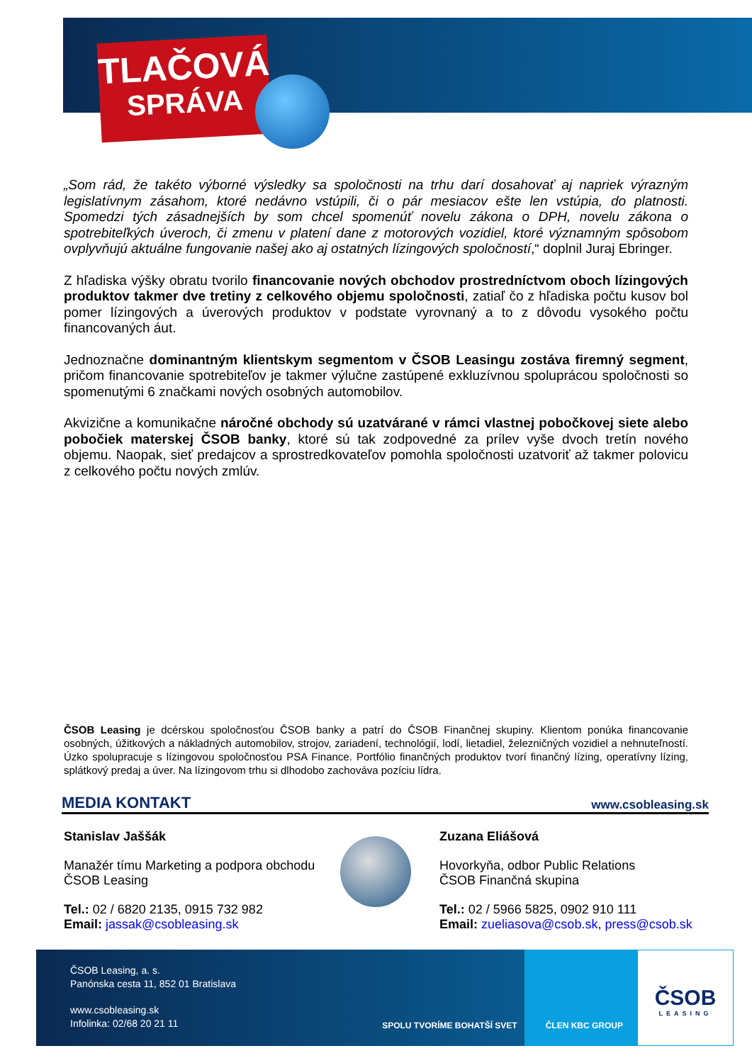TLAČOVÁ
SPRÁVA
„Som rád, že takéto výborné výsledky sa spoločnosti na trhu darí dosahovať aj napriek výrazným legislatívnym zásahom, ktoré nedávno vstúpili, či o pár mesiacov ešte len vstúpia, do platnosti. Spomedzi tých zásadnejších by som chcel spomenúť novelu zákona o DPH, novelu zákona o spotrebiteľkých úveroch, či zmenu v platení dane z motorových vozidiel, ktoré významným spôsobom ovplyvňujú aktuálne fungovanie našej ako aj ostatných lízingových spoločností,“ doplnil Juraj Ebringer.
Z hľadiska výšky obratu tvorilo financovanie nových obchodov prostredníctvom oboch lízingových produktov takmer dve tretiny z celkového objemu spoločnosti, zatiaľ čo z hľadiska počtu kusov bol pomer lízingových a úverových produktov v podstate vyrovnaný a to z dôvodu vysokého počtu financovaných áut.
Jednoznačne dominantným klientskym segmentom v ČSOB Leasingu zostáva firemný segment, pričom financovanie spotrebiteľov je takmer výlučne zastúpené exkluzívnou spoluprácou spoločnosti so spomenutými 6 značkami nových osobných automobilov.
Akvizične a komunikačne náročné obchody sú uzatvárané v rámci vlastnej pobočkovej siete alebo pobočiek materskej ČSOB banky, ktoré sú tak zodpovedné za prílev vyše dvoch tretín nového objemu. Naopak, sieť predajcov a sprostredkovateľov pomohla spoločnosti uzatvoriť až takmer polovicu z celkového počtu nových zmlúv.
ČSOB Leasing je dcérskou spoločnosťou ČSOB banky a patrí do ČSOB Finančnej skupiny. Klientom ponúka financovanie osobných, úžitkových a nákladných automobilov, strojov, zariadení, technológií, lodí, lietadiel, železničných vozidiel a nehnuteľností. Úzko spolupracuje s lízingovou spoločnosťou PSA Finance. Portfólio finančných produktov tvorí finančný lízing, operatívny lízing, splátkový predaj a úver. Na lízingovom trhu si dlhodobo zachováva pozíciu lídra.
MEDIA KONTAKT www.csobleasing.sk
Stanislav Jaššák
Manažér tímu Marketing a podpora obchodu
ČSOB Leasing
Tel.: 02 / 6820 2135, 0915 732 982
Email: jassak@csobleasing.sk
Zuzana Eliášová
Hovorkyňa, odbor Public Relations
ČSOB Finančná skupina
Tel.: 02 / 5966 5825, 0902 910 111
Email: zueliasova@csob.sk, press@csob.sk
ČSOB Leasing, a. s.
Panónska cesta 11, 852 01 Bratislava
www.csobleasing.sk
Infolinka: 02/68 20 21 11
SPOLU TVORÍME BOHATŠÍ SVET ČLEN KBC GROUP
ČSOB
LEASING